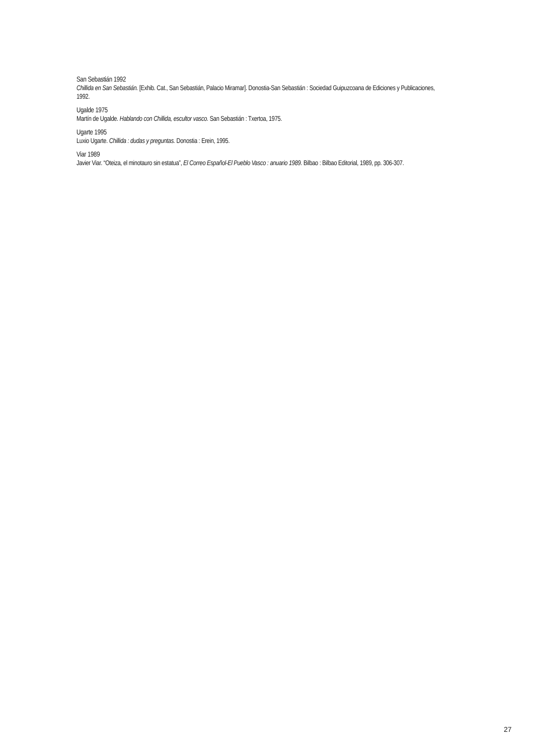San Sebastián 1992
Chillida en San Sebastián. [Exhib. Cat., San Sebastián, Palacio Miramar]. Donostia-San Sebastián : Sociedad Guipuzcoana de Ediciones y Publicaciones, 1992.
Ugalde 1975
Martín de Ugalde. Hablando con Chillida, escultor vasco. San Sebastián : Txertoa, 1975.
Ugarte 1995
Luxio Ugarte. Chillida : dudas y preguntas. Donostia : Erein, 1995.
Viar 1989
Javier Viar. “Oteiza, el minotauro sin estatua”, El Correo Español-El Pueblo Vasco : anuario 1989. Bilbao : Bilbao Editorial, 1989, pp. 306-307.
27